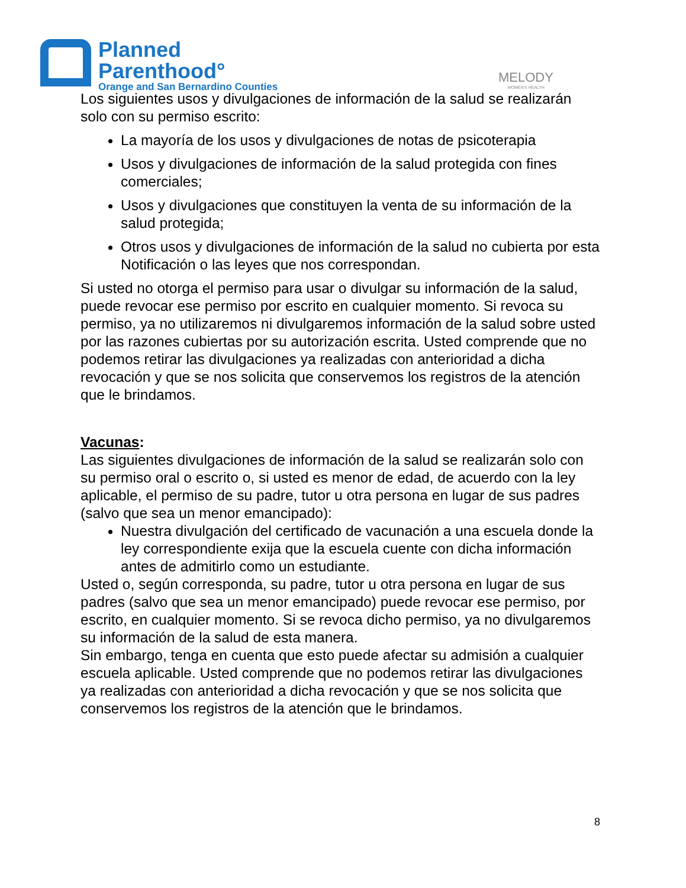Planned
Parenthood°
Orange and San Bernardino Counties
MELODY
WOMEN'S HEALTH
Los siguientes usos y divulgaciones de información de la salud se realizarán solo con su permiso escrito:
La mayoría de los usos y divulgaciones de notas de psicoterapia
Usos y divulgaciones de información de la salud protegida con fines comerciales;
Usos y divulgaciones que constituyen la venta de su información de la salud protegida;
Otros usos y divulgaciones de información de la salud no cubierta por esta Notificación o las leyes que nos correspondan.
Si usted no otorga el permiso para usar o divulgar su información de la salud, puede revocar ese permiso por escrito en cualquier momento. Si revoca su permiso, ya no utilizaremos ni divulgaremos información de la salud sobre usted por las razones cubiertas por su autorización escrita. Usted comprende que no podemos retirar las divulgaciones ya realizadas con anterioridad a dicha revocación y que se nos solicita que conservemos los registros de la atención que le brindamos.
Vacunas:
Las siguientes divulgaciones de información de la salud se realizarán solo con su permiso oral o escrito o, si usted es menor de edad, de acuerdo con la ley aplicable, el permiso de su padre, tutor u otra persona en lugar de sus padres (salvo que sea un menor emancipado):
Nuestra divulgación del certificado de vacunación a una escuela donde la ley correspondiente exija que la escuela cuente con dicha información antes de admitirlo como un estudiante.
Usted o, según corresponda, su padre, tutor u otra persona en lugar de sus padres (salvo que sea un menor emancipado) puede revocar ese permiso, por escrito, en cualquier momento. Si se revoca dicho permiso, ya no divulgaremos su información de la salud de esta manera.
Sin embargo, tenga en cuenta que esto puede afectar su admisión a cualquier escuela aplicable. Usted comprende que no podemos retirar las divulgaciones ya realizadas con anterioridad a dicha revocación y que se nos solicita que conservemos los registros de la atención que le brindamos.
8